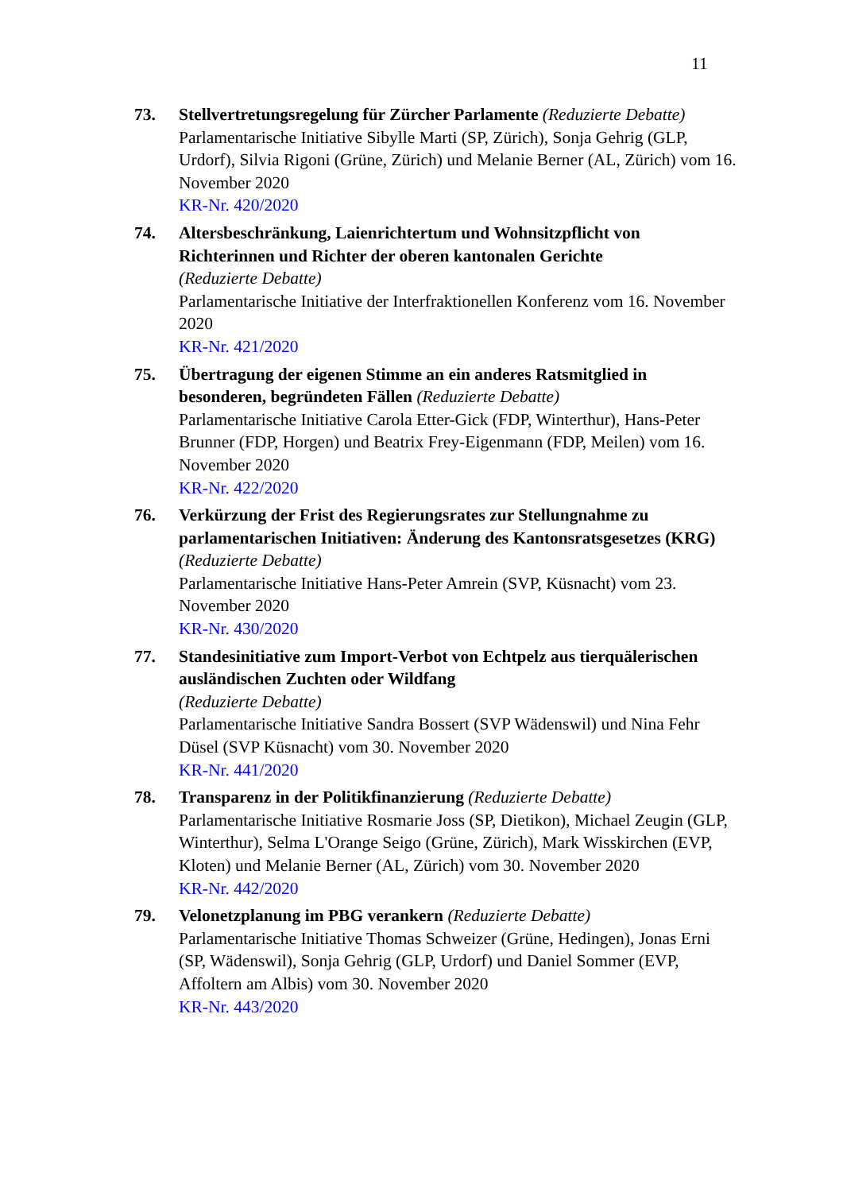11
73. Stellvertretungsregelung für Zürcher Parlamente (Reduzierte Debatte)
Parlamentarische Initiative Sibylle Marti (SP, Zürich), Sonja Gehrig (GLP, Urdorf), Silvia Rigoni (Grüne, Zürich) und Melanie Berner (AL, Zürich) vom 16. November 2020
KR-Nr. 420/2020
74. Altersbeschränkung, Laienrichtertum und Wohnsitzpflicht von Richterinnen und Richter der oberen kantonalen Gerichte
(Reduzierte Debatte)
Parlamentarische Initiative der Interfraktionellen Konferenz vom 16. November 2020
KR-Nr. 421/2020
75. Übertragung der eigenen Stimme an ein anderes Ratsmitglied in besonderen, begründeten Fällen (Reduzierte Debatte)
Parlamentarische Initiative Carola Etter-Gick (FDP, Winterthur), Hans-Peter Brunner (FDP, Horgen) und Beatrix Frey-Eigenmann (FDP, Meilen) vom 16. November 2020
KR-Nr. 422/2020
76. Verkürzung der Frist des Regierungsrates zur Stellungnahme zu parlamentarischen Initiativen: Änderung des Kantonsratsgesetzes (KRG) (Reduzierte Debatte)
Parlamentarische Initiative Hans-Peter Amrein (SVP, Küsnacht) vom 23. November 2020
KR-Nr. 430/2020
77. Standesinitiative zum Import-Verbot von Echtpelz aus tierquälerischen ausländischen Zuchten oder Wildfang
(Reduzierte Debatte)
Parlamentarische Initiative Sandra Bossert (SVP Wädenswil) und Nina Fehr Düsel (SVP Küsnacht) vom 30. November 2020
KR-Nr. 441/2020
78. Transparenz in der Politikfinanzierung (Reduzierte Debatte)
Parlamentarische Initiative Rosmarie Joss (SP, Dietikon), Michael Zeugin (GLP, Winterthur), Selma L'Orange Seigo (Grüne, Zürich), Mark Wisskirchen (EVP, Kloten) und Melanie Berner (AL, Zürich) vom 30. November 2020
KR-Nr. 442/2020
79. Velonetzplanung im PBG verankern (Reduzierte Debatte)
Parlamentarische Initiative Thomas Schweizer (Grüne, Hedingen), Jonas Erni (SP, Wädenswil), Sonja Gehrig (GLP, Urdorf) und Daniel Sommer (EVP, Affoltern am Albis) vom 30. November 2020
KR-Nr. 443/2020